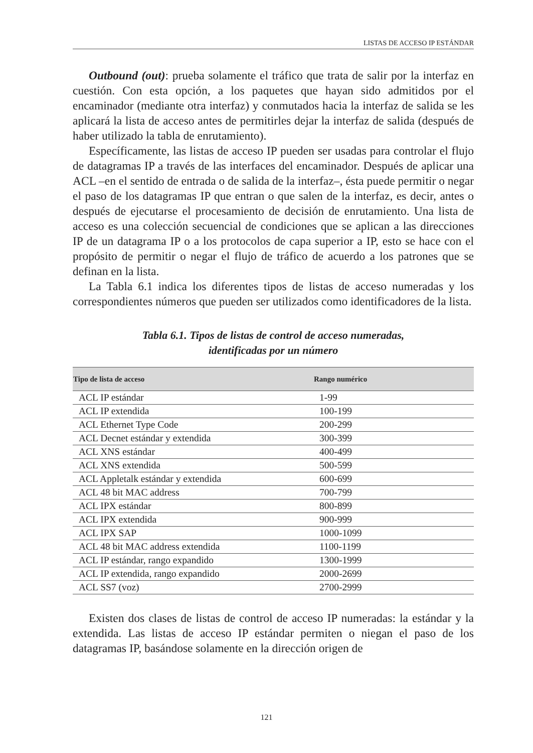LISTAS DE ACCESO IP ESTÁNDAR
Outbound (out): prueba solamente el tráfico que trata de salir por la interfaz en cuestión. Con esta opción, a los paquetes que hayan sido admitidos por el encaminador (mediante otra interfaz) y conmutados hacia la interfaz de salida se les aplicará la lista de acceso antes de permitirles dejar la interfaz de salida (después de haber utilizado la tabla de enrutamiento).
Específicamente, las listas de acceso IP pueden ser usadas para controlar el flujo de datagramas IP a través de las interfaces del encaminador. Después de aplicar una ACL –en el sentido de entrada o de salida de la interfaz–, ésta puede permitir o negar el paso de los datagramas IP que entran o que salen de la interfaz, es decir, antes o después de ejecutarse el procesamiento de decisión de enrutamiento. Una lista de acceso es una colección secuencial de condiciones que se aplican a las direcciones IP de un datagrama IP o a los protocolos de capa superior a IP, esto se hace con el propósito de permitir o negar el flujo de tráfico de acuerdo a los patrones que se definan en la lista.
La Tabla 6.1 indica los diferentes tipos de listas de acceso numeradas y los correspondientes números que pueden ser utilizados como identificadores de la lista.
Tabla 6.1. Tipos de listas de control de acceso numeradas,
identificadas por un número
| Tipo de lista de acceso | Rango numérico |
| --- | --- |
| ACL IP estándar | 1-99 |
| ACL IP extendida | 100-199 |
| ACL Ethernet Type Code | 200-299 |
| ACL Decnet estándar y extendida | 300-399 |
| ACL XNS estándar | 400-499 |
| ACL XNS extendida | 500-599 |
| ACL Appletalk estándar y extendida | 600-699 |
| ACL 48 bit MAC address | 700-799 |
| ACL IPX estándar | 800-899 |
| ACL IPX extendida | 900-999 |
| ACL IPX SAP | 1000-1099 |
| ACL 48 bit MAC address extendida | 1100-1199 |
| ACL IP estándar, rango expandido | 1300-1999 |
| ACL IP extendida, rango expandido | 2000-2699 |
| ACL SS7 (voz) | 2700-2999 |
Existen dos clases de listas de control de acceso IP numeradas: la estándar y la extendida. Las listas de acceso IP estándar permiten o niegan el paso de los datagramas IP, basándose solamente en la dirección origen de
121